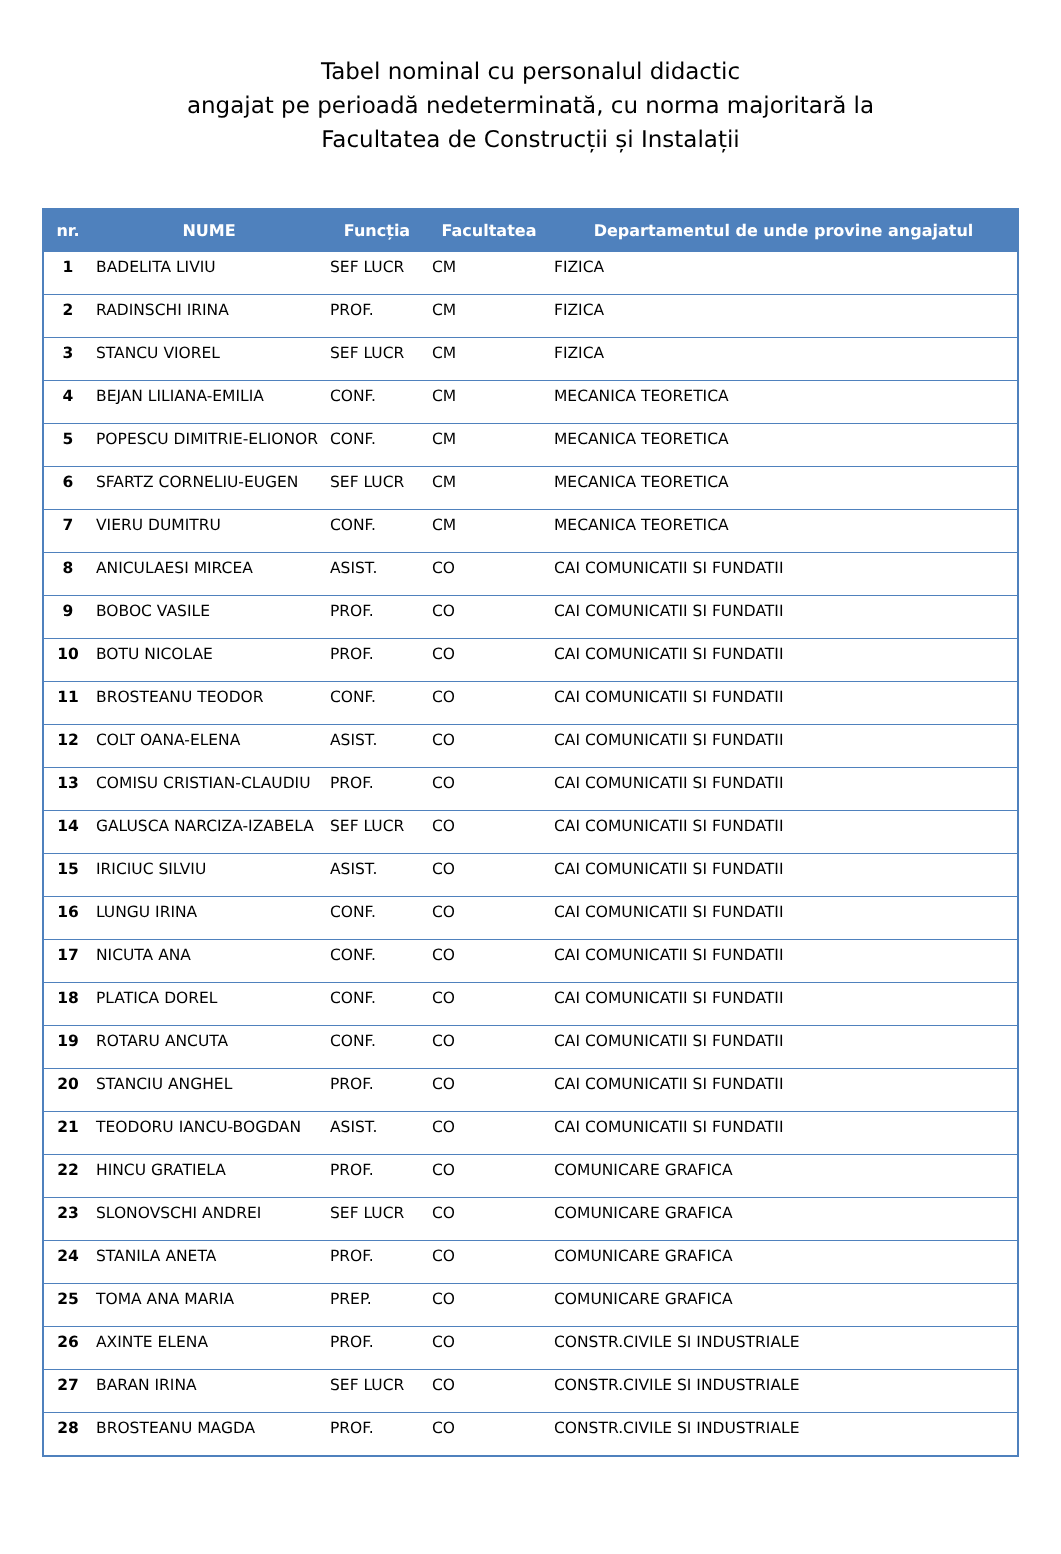Tabel nominal cu personalul didactic
angajat pe perioadă nedeterminată, cu norma majoritară la
Facultatea de Construcții și Instalații
| nr. | NUME | Funcția | Facultatea | Departamentul de unde provine angajatul |
| --- | --- | --- | --- | --- |
| 1 | BADELITA LIVIU | SEF LUCR | CM | FIZICA |
| 2 | RADINSCHI IRINA | PROF. | CM | FIZICA |
| 3 | STANCU VIOREL | SEF LUCR | CM | FIZICA |
| 4 | BEJAN LILIANA-EMILIA | CONF. | CM | MECANICA TEORETICA |
| 5 | POPESCU DIMITRIE-ELIONOR | CONF. | CM | MECANICA TEORETICA |
| 6 | SFARTZ CORNELIU-EUGEN | SEF LUCR | CM | MECANICA TEORETICA |
| 7 | VIERU DUMITRU | CONF. | CM | MECANICA TEORETICA |
| 8 | ANICULAESI MIRCEA | ASIST. | CO | CAI COMUNICATII SI FUNDATII |
| 9 | BOBOC VASILE | PROF. | CO | CAI COMUNICATII SI FUNDATII |
| 10 | BOTU NICOLAE | PROF. | CO | CAI COMUNICATII SI FUNDATII |
| 11 | BROSTEANU TEODOR | CONF. | CO | CAI COMUNICATII SI FUNDATII |
| 12 | COLT OANA-ELENA | ASIST. | CO | CAI COMUNICATII SI FUNDATII |
| 13 | COMISU CRISTIAN-CLAUDIU | PROF. | CO | CAI COMUNICATII SI FUNDATII |
| 14 | GALUSCA NARCIZA-IZABELA | SEF LUCR | CO | CAI COMUNICATII SI FUNDATII |
| 15 | IRICIUC SILVIU | ASIST. | CO | CAI COMUNICATII SI FUNDATII |
| 16 | LUNGU IRINA | CONF. | CO | CAI COMUNICATII SI FUNDATII |
| 17 | NICUTA ANA | CONF. | CO | CAI COMUNICATII SI FUNDATII |
| 18 | PLATICA DOREL | CONF. | CO | CAI COMUNICATII SI FUNDATII |
| 19 | ROTARU ANCUTA | CONF. | CO | CAI COMUNICATII SI FUNDATII |
| 20 | STANCIU ANGHEL | PROF. | CO | CAI COMUNICATII SI FUNDATII |
| 21 | TEODORU IANCU-BOGDAN | ASIST. | CO | CAI COMUNICATII SI FUNDATII |
| 22 | HINCU GRATIELA | PROF. | CO | COMUNICARE GRAFICA |
| 23 | SLONOVSCHI ANDREI | SEF LUCR | CO | COMUNICARE GRAFICA |
| 24 | STANILA ANETA | PROF. | CO | COMUNICARE GRAFICA |
| 25 | TOMA ANA MARIA | PREP. | CO | COMUNICARE GRAFICA |
| 26 | AXINTE ELENA | PROF. | CO | CONSTR.CIVILE SI INDUSTRIALE |
| 27 | BARAN IRINA | SEF LUCR | CO | CONSTR.CIVILE SI INDUSTRIALE |
| 28 | BROSTEANU MAGDA | PROF. | CO | CONSTR.CIVILE SI INDUSTRIALE |